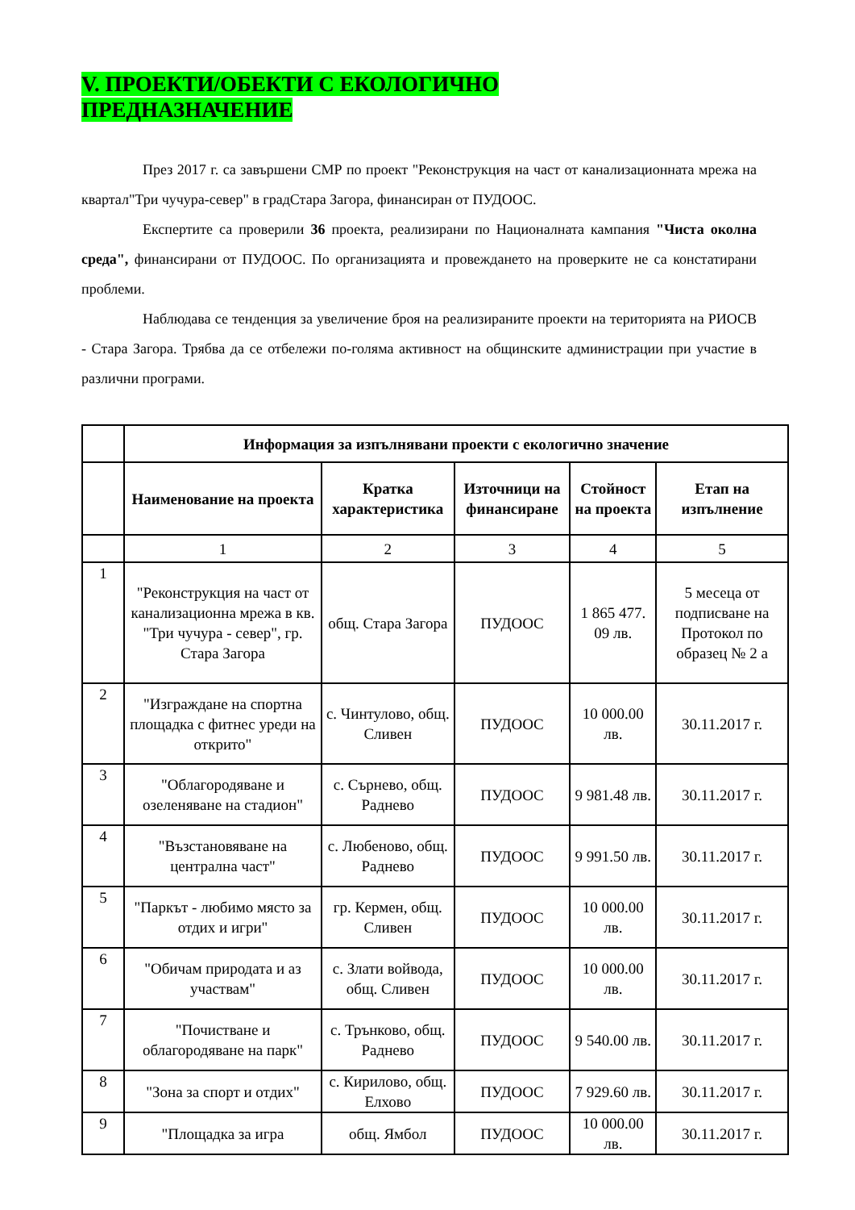V. ПРОЕКТИ/ОБЕКТИ С ЕКОЛОГИЧНО
ПРЕДНАЗНАЧЕНИЕ
През 2017 г. са завършени СМР по проект "Реконструкция на част от канализационната мрежа на квартал"Три чучура-север" в градСтара Загора, финансиран от ПУДООС.
Експертите са проверили 36 проекта, реализирани по Националната кампания "Чиста околна среда", финансирани от ПУДООС. По организацията и провеждането на проверките не са констатирани проблеми.
Наблюдава се тенденция за увеличение броя на реализираните проекти на територията на РИОСВ - Стара Загора. Трябва да се отбележи по-голяма активност на общинските администрации при участие в различни програми.
| | Информация за изпълнявани проекти с екологично значение | | | | |
| | Наименование на проекта | Кратка характеристика | Източници на финансиране | Стойност на проекта | Етап на изпълнение |
| | 1 | 2 | 3 | 4 | 5 |
| 1 | "Реконструкция на част от канализационна мрежа в кв. "Три чучура - север", гр. Стара Загора | общ. Стара Загора | ПУДООС | 1 865 477. 09 лв. | 5 месеца от подписване на Протокол по образец № 2 а |
| 2 | "Изграждане на спортна площадка с фитнес уреди на открито" | с. Чинтулово, общ. Сливен | ПУДООС | 10 000.00 лв. | 30.11.2017 г. |
| 3 | "Облагородяване и озеленяване на стадион" | с. Сърнево, общ. Раднево | ПУДООС | 9 981.48 лв. | 30.11.2017 г. |
| 4 | "Възстановяване на централна част" | с. Любеново, общ. Раднево | ПУДООС | 9 991.50 лв. | 30.11.2017 г. |
| 5 | "Паркът - любимо място за отдих и игри" | гр. Кермен, общ. Сливен | ПУДООС | 10 000.00 лв. | 30.11.2017 г. |
| 6 | "Обичам природата и аз участвам" | с. Злати войвода, общ. Сливен | ПУДООС | 10 000.00 лв. | 30.11.2017 г. |
| 7 | "Почистване и облагородяване на парк" | с. Трънково, общ. Раднево | ПУДООС | 9 540.00 лв. | 30.11.2017 г. |
| 8 | "Зона за спорт и отдих" | с. Кирилово, общ. Елхово | ПУДООС | 7 929.60 лв. | 30.11.2017 г. |
| 9 | "Площадка за игра | общ. Ямбол | ПУДООС | 10 000.00 лв. | 30.11.2017 г. |